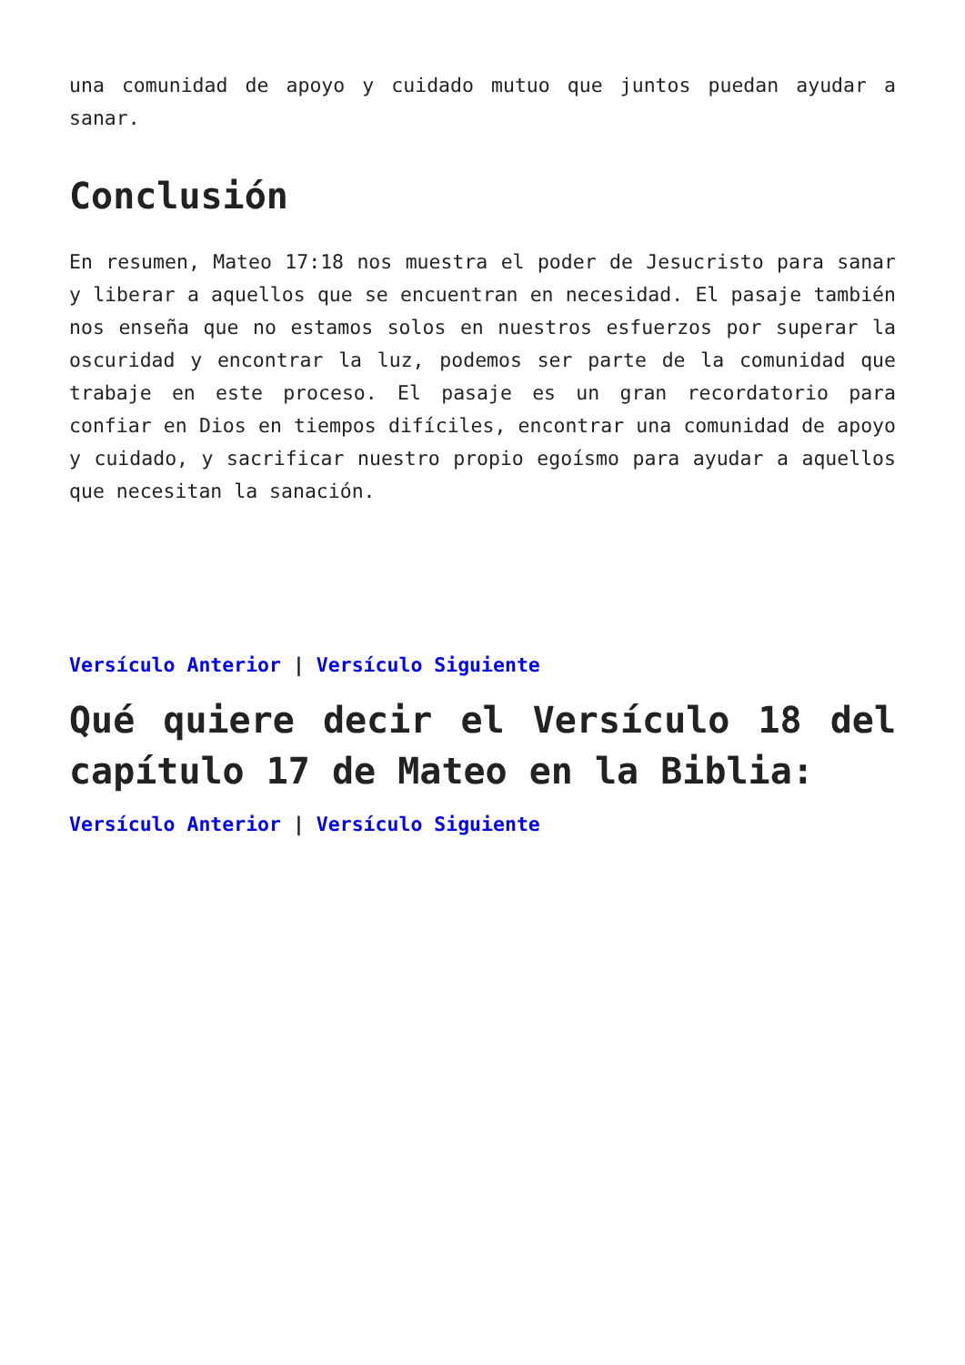una comunidad de apoyo y cuidado mutuo que juntos puedan ayudar a sanar.
Conclusión
En resumen, Mateo 17:18 nos muestra el poder de Jesucristo para sanar y liberar a aquellos que se encuentran en necesidad. El pasaje también nos enseña que no estamos solos en nuestros esfuerzos por superar la oscuridad y encontrar la luz, podemos ser parte de la comunidad que trabaje en este proceso. El pasaje es un gran recordatorio para confiar en Dios en tiempos difíciles, encontrar una comunidad de apoyo y cuidado, y sacrificar nuestro propio egoísmo para ayudar a aquellos que necesitan la sanación.
Versículo Anterior | Versículo Siguiente
Qué quiere decir el Versículo 18 del capítulo 17 de Mateo en la Biblia:
Versículo Anterior | Versículo Siguiente